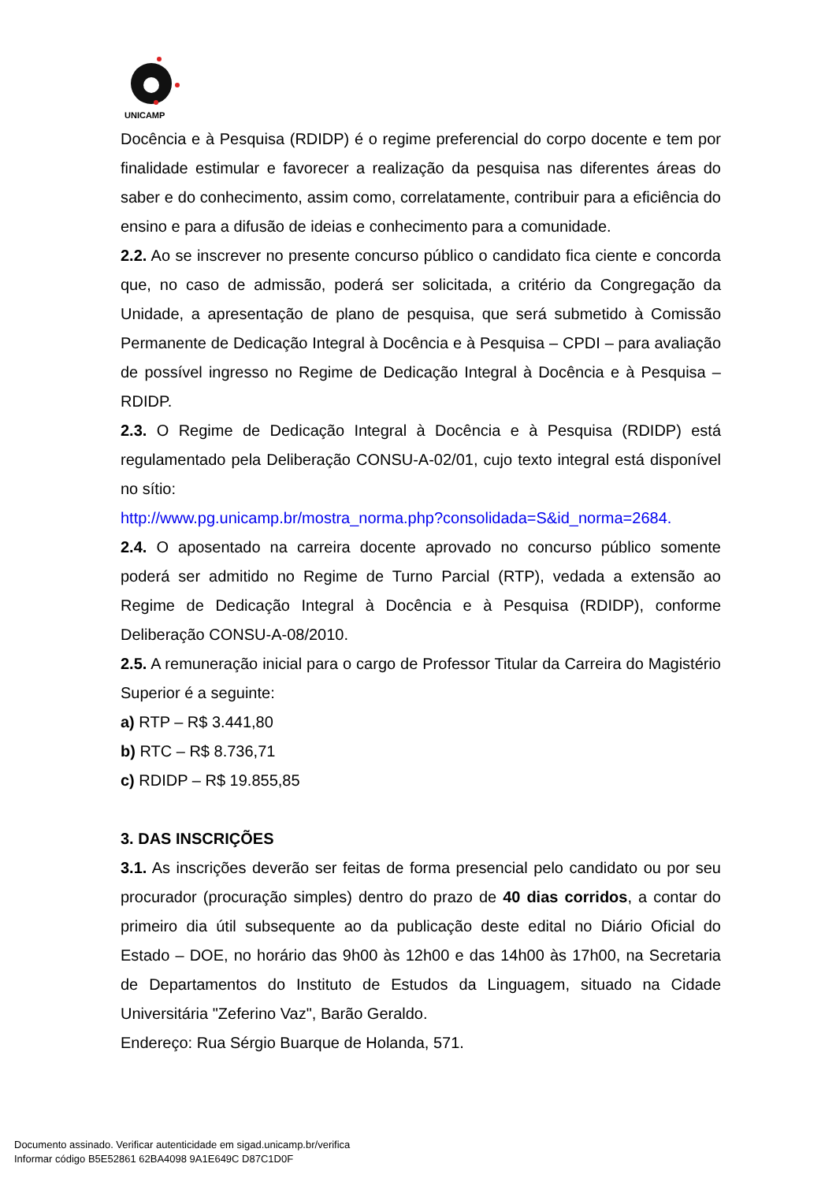UNICAMP
Docência e à Pesquisa (RDIDP) é o regime preferencial do corpo docente e tem por finalidade estimular e favorecer a realização da pesquisa nas diferentes áreas do saber e do conhecimento, assim como, correlatamente, contribuir para a eficiência do ensino e para a difusão de ideias e conhecimento para a comunidade.
2.2. Ao se inscrever no presente concurso público o candidato fica ciente e concorda que, no caso de admissão, poderá ser solicitada, a critério da Congregação da Unidade, a apresentação de plano de pesquisa, que será submetido à Comissão Permanente de Dedicação Integral à Docência e à Pesquisa – CPDI – para avaliação de possível ingresso no Regime de Dedicação Integral à Docência e à Pesquisa – RDIDP.
2.3. O Regime de Dedicação Integral à Docência e à Pesquisa (RDIDP) está regulamentado pela Deliberação CONSU-A-02/01, cujo texto integral está disponível no sítio:
http://www.pg.unicamp.br/mostra_norma.php?consolidada=S&id_norma=2684.
2.4. O aposentado na carreira docente aprovado no concurso público somente poderá ser admitido no Regime de Turno Parcial (RTP), vedada a extensão ao Regime de Dedicação Integral à Docência e à Pesquisa (RDIDP), conforme Deliberação CONSU-A-08/2010.
2.5. A remuneração inicial para o cargo de Professor Titular da Carreira do Magistério Superior é a seguinte:
a) RTP – R$ 3.441,80
b) RTC – R$ 8.736,71
c) RDIDP – R$ 19.855,85
3. DAS INSCRIÇÕES
3.1. As inscrições deverão ser feitas de forma presencial pelo candidato ou por seu procurador (procuração simples) dentro do prazo de 40 dias corridos, a contar do primeiro dia útil subsequente ao da publicação deste edital no Diário Oficial do Estado – DOE, no horário das 9h00 às 12h00 e das 14h00 às 17h00, na Secretaria de Departamentos do Instituto de Estudos da Linguagem, situado na Cidade Universitária "Zeferino Vaz", Barão Geraldo.
Endereço: Rua Sérgio Buarque de Holanda, 571.
Documento assinado. Verificar autenticidade em sigad.unicamp.br/verifica
Informar código B5E52861 62BA4098 9A1E649C D87C1D0F